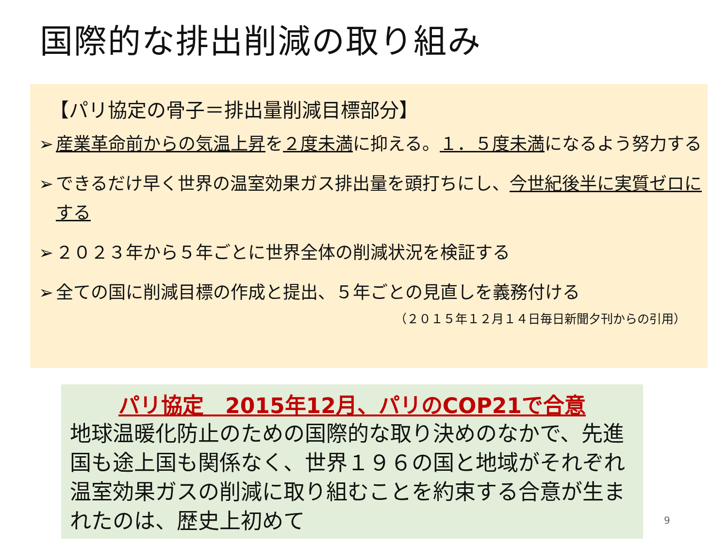国際的な排出削減の取り組み
【パリ協定の骨子＝排出量削減目標部分】
➢ 産業革命前からの気温上昇を２度未満に抑える。１．５度未満になるよう努力する
➢ できるだけ早く世界の温室効果ガス排出量を頭打ちにし、今世紀後半に実質ゼロにする
➢ ２０２３年から５年ごとに世界全体の削減状況を検証する
➢ 全ての国に削減目標の作成と提出、５年ごとの見直しを義務付ける
（２０１５年１２月１４日毎日新聞夕刊からの引用）
パリ協定　2015年12月、パリのCOP21で合意
地球温暖化防止のための国際的な取り決めのなかで、先進国も途上国も関係なく、世界１９６の国と地域がそれぞれ温室効果ガスの削減に取り組むことを約束する合意が生まれたのは、歴史上初めて
9